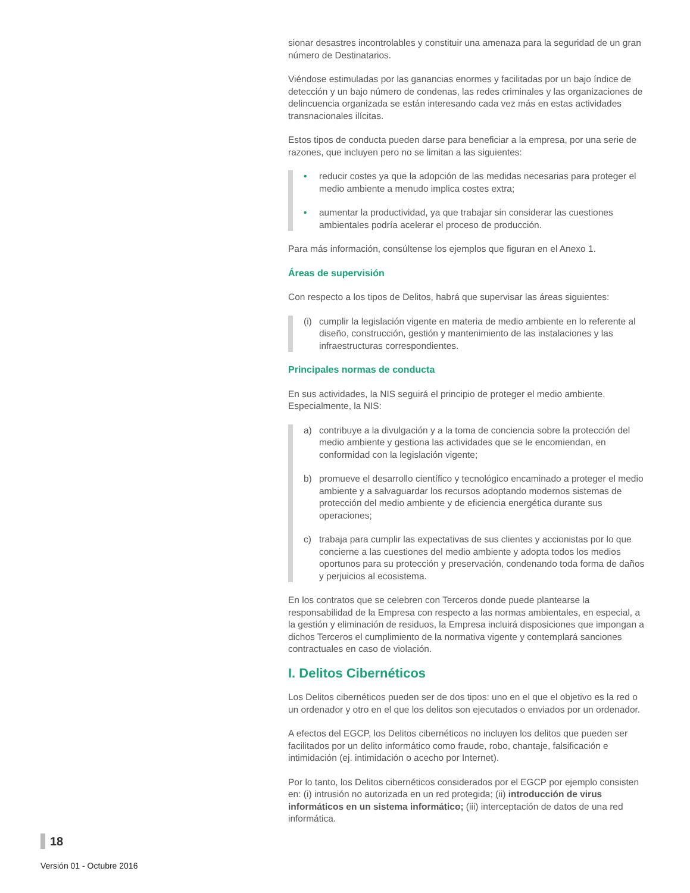sionar desastres incontrolables y constituir una amenaza para la seguridad de un gran número de Destinatarios.
Viéndose estimuladas por las ganancias enormes y facilitadas por un bajo índice de detección y un bajo número de condenas, las redes criminales y las organizaciones de delincuencia organizada se están interesando cada vez más en estas actividades transnacionales ilícitas.
Estos tipos de conducta pueden darse para beneficiar a la empresa, por una serie de razones, que incluyen pero no se limitan a las siguientes:
• reducir costes ya que la adopción de las medidas necesarias para proteger el medio ambiente a menudo implica costes extra;
• aumentar la productividad, ya que trabajar sin considerar las cuestiones ambientales podría acelerar el proceso de producción.
Para más información, consúltense los ejemplos que figuran en el Anexo 1.
Áreas de supervisión
Con respecto a los tipos de Delitos, habrá que supervisar las áreas siguientes:
(i) cumplir la legislación vigente en materia de medio ambiente en lo referente al diseño, construcción, gestión y mantenimiento de las instalaciones y las infraestructuras correspondientes.
Principales normas de conducta
En sus actividades, la NIS seguirá el principio de proteger el medio ambiente. Especialmente, la NIS:
a) contribuye a la divulgación y a la toma de conciencia sobre la protección del medio ambiente y gestiona las actividades que se le encomiendan, en conformidad con la legislación vigente;
b) promueve el desarrollo científico y tecnológico encaminado a proteger el medio ambiente y a salvaguardar los recursos adoptando modernos sistemas de protección del medio ambiente y de eficiencia energética durante sus operaciones;
c) trabaja para cumplir las expectativas de sus clientes y accionistas por lo que concierne a las cuestiones del medio ambiente y adopta todos los medios oportunos para su protección y preservación, condenando toda forma de daños y perjuicios al ecosistema.
En los contratos que se celebren con Terceros donde puede plantearse la responsabilidad de la Empresa con respecto a las normas ambientales, en especial, a la gestión y eliminación de residuos, la Empresa incluirá disposiciones que impongan a dichos Terceros el cumplimiento de la normativa vigente y contemplará sanciones contractuales en caso de violación.
I. Delitos Cibernéticos
Los Delitos cibernéticos pueden ser de dos tipos: uno en el que el objetivo es la red o un ordenador y otro en el que los delitos son ejecutados o enviados por un ordenador.
A efectos del EGCP, los Delitos cibernéticos no incluyen los delitos que pueden ser facilitados por un delito informático como fraude, robo, chantaje, falsificación e intimidación (ej. intimidación o acecho por Internet).
Por lo tanto, los Delitos cibernéticos considerados por el EGCP por ejemplo consisten en: (i) intrusión no autorizada en un red protegida; (ii) introducción de virus informáticos en un sistema informático; (iii) interceptación de datos de una red informática.
18
Versión 01 - Octubre 2016